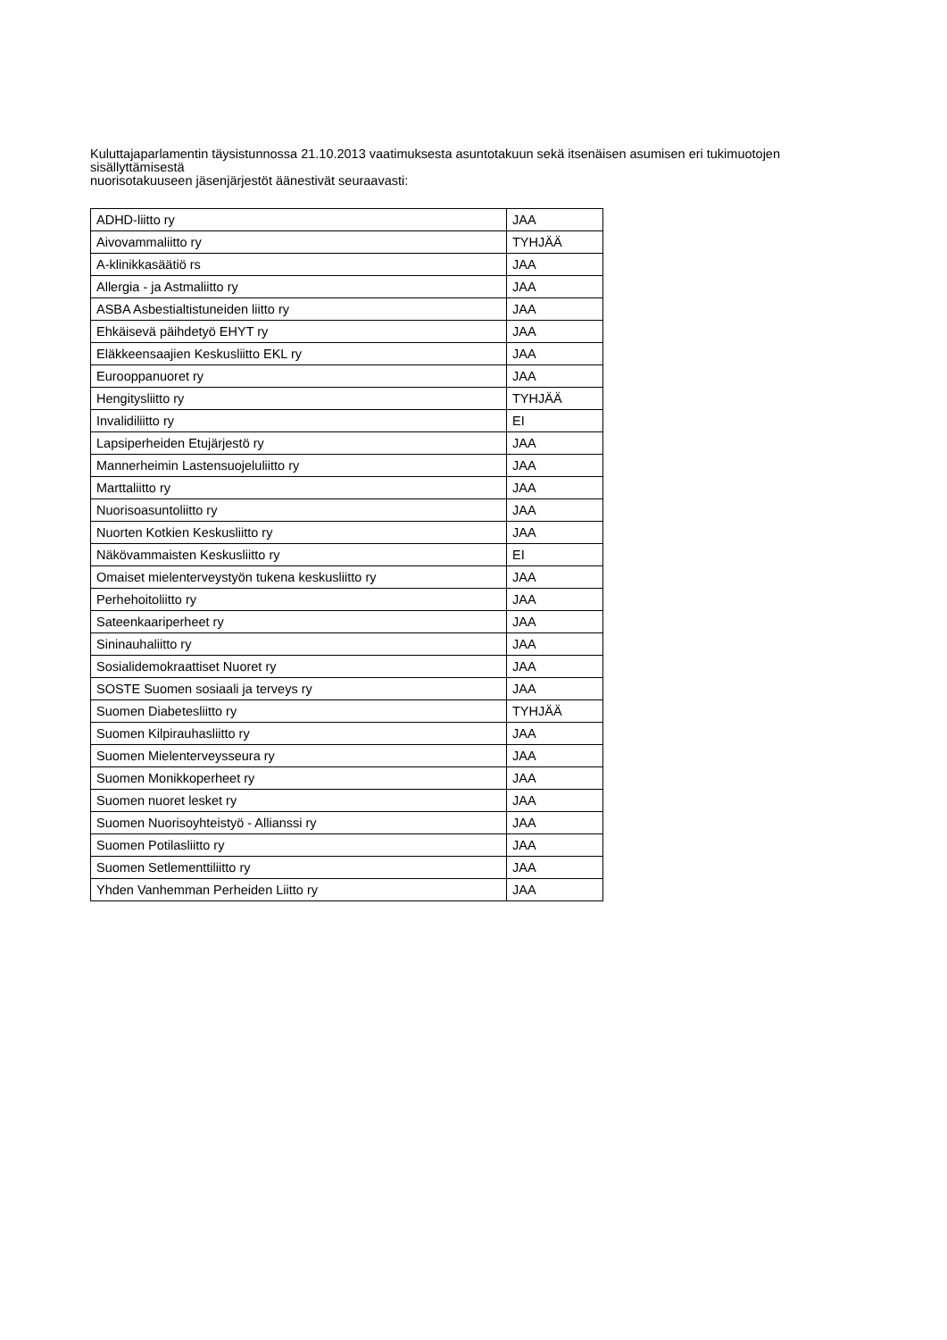Kuluttajaparlamentin täysistunnossa 21.10.2013 vaatimuksesta asuntotakuun sekä itsenäisen asumisen eri tukimuotojen sisällyttämisestä
nuorisotakuuseen jäsenjärjestöt äänestivät seuraavasti:
| ADHD-liitto ry | JAA |
| Aivovammaliitto ry | TYHJÄÄ |
| A-klinikkasäätiö rs | JAA |
| Allergia - ja Astmaliitto ry | JAA |
| ASBA Asbestialtistuneiden liitto ry | JAA |
| Ehkäisevä päihdetyö EHYT ry | JAA |
| Eläkkeensaajien Keskusliitto EKL ry | JAA |
| Eurooppanuoret ry | JAA |
| Hengitysliitto ry | TYHJÄÄ |
| Invalidiliitto ry | EI |
| Lapsiperheiden Etujärjestö ry | JAA |
| Mannerheimin Lastensuojeluliitto ry | JAA |
| Marttaliitto ry | JAA |
| Nuorisoasuntoliitto ry | JAA |
| Nuorten Kotkien Keskusliitto ry | JAA |
| Näkövammaisten Keskusliitto ry | EI |
| Omaiset mielenterveystyön tukena keskusliitto ry | JAA |
| Perhehoitoliitto ry | JAA |
| Sateenkaariperheet ry | JAA |
| Sininauhaliitto ry | JAA |
| Sosialidemokraattiset Nuoret ry | JAA |
| SOSTE Suomen sosiaali ja terveys ry | JAA |
| Suomen Diabetesliitto ry | TYHJÄÄ |
| Suomen Kilpirauhasliitto ry | JAA |
| Suomen Mielenterveysseura ry | JAA |
| Suomen Monikkoperheet ry | JAA |
| Suomen nuoret lesket ry | JAA |
| Suomen Nuorisoyhteistyö - Allianssi ry | JAA |
| Suomen Potilasliitto ry | JAA |
| Suomen Setlementtiliitto ry | JAA |
| Yhden Vanhemman Perheiden Liitto ry | JAA |